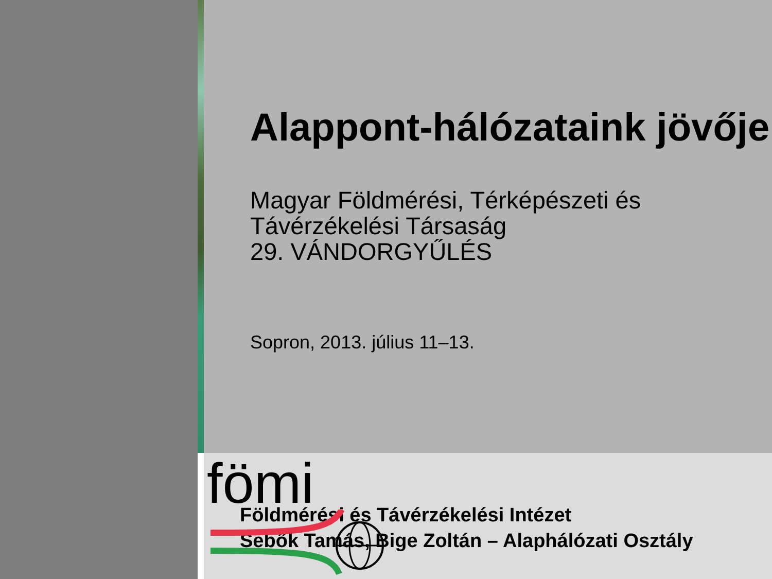Alappont-hálózataink jövője
Magyar Földmérési, Térképészeti és Távérzékelési Társaság
29. VÁNDORGYŰLÉS
Sopron, 2013. július 11–13.
fömi
Földmérési és Távérzékelési Intézet
Sebők Tamás, Bige Zoltán – Alaphálózati Osztály